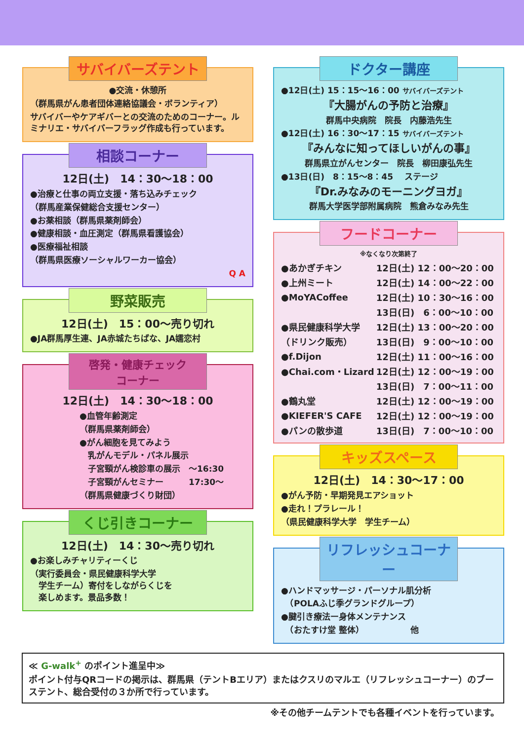サバイバーズテント
●交流・休憩所
（群馬県がん患者団体連絡協議会・ボランティア）
サバイバーやケアギバーとの交流のためのコーナー。ルミナリエ・サバイバーフラッグ作成も行っています。
相談コーナー
12日(土)　14：30〜18：00
●治療と仕事の両立支援・落ち込みチェック
（群馬産業保健総合支援センター）
●お薬相談（群馬県薬剤師会）
●健康相談・血圧測定（群馬県看護協会）
●医療福祉相談
（群馬県医療ソーシャルワーカー協会）
Q A
野菜販売
12日(土)　15：00〜売り切れ
●JA群馬厚生連、JA赤城たちばな、JA嬬恋村
啓発・健康チェック
コーナー
12日(土)　14：30〜18：00
●血管年齢測定
（群馬県薬剤師会）
●がん細胞を見てみよう
　乳がんモデル・パネル展示
　子宮頸がん検診車の展示　～16:30
　子宮頸がんセミナー　　　17:30～
（群馬県健康づくり財団）
くじ引きコーナー
12日(土)　14：30〜売り切れ
●お楽しみチャリティーくじ
（実行委員会・県民健康科学大学
　学生チーム）寄付をしながらくじを
　楽しめます。景品多数！
ドクター講座
●12日(土) 15：15〜16：00 サバイバーズテント
『大腸がんの予防と治療』
群馬中央病院　院長　内藤浩先生
●12日(土) 16：30〜17：15 サバイバーズテント
『みんなに知ってほしいがんの事』
群馬県立がんセンター　院長　柳田康弘先生
●13日(日)　8：15〜8：45　 ステージ
『Dr.みなみのモーニングヨガ』
群馬大学医学部附属病院　熊倉みなみ先生
フードコーナー
※なくなり次第終了
| ●あかぎチキン | 12日(土) 12：00〜20：00 |
| ●上州ミート | 12日(土) 14：00〜22：00 |
| ●MoYACoffee | 12日(土) 10：30〜16：00 |
| | 13日(日) 6：00〜10：00 |
| ●県民健康科学大学 | 12日(土) 13：00〜20：00 |
| （ドリンク販売） | 13日(日) 9：00〜10：00 |
| ●f.Dijon | 12日(土) 11：00〜16：00 |
| ●Chai.com・Lizard | 12日(土) 12：00〜19：00 |
| | 13日(日) 7：00〜11：00 |
| ●鶴丸堂 | 12日(土) 12：00〜19：00 |
| ●KIEFER'S CAFE | 12日(土) 12：00〜19：00 |
| ●パンの散歩道 | 13日(日) 7：00〜10：00 |
キッズスペース
12日(土)　14：30〜17：00
●がん予防・早期発見エアショット
●走れ！プラレール！
（県民健康科学大学　学生チーム）
リフレッシュコーナー
●ハンドマッサージ・パーソナル肌分析
　（POLAふじ季グランドグループ）
●腱引き療法ー身体メンテナンス
　（おたすけ堂 整体）　　　　　　他
≪ G-walk<sup>+</sup> のポイント進呈中≫
ポイント付与QRコードの掲示は、群馬県（テントBエリア）またはクスリのマルエ（リフレッシュコーナー）のブーステント、総合受付の３か所で行っています。
※その他チームテントでも各種イベントを行っています。